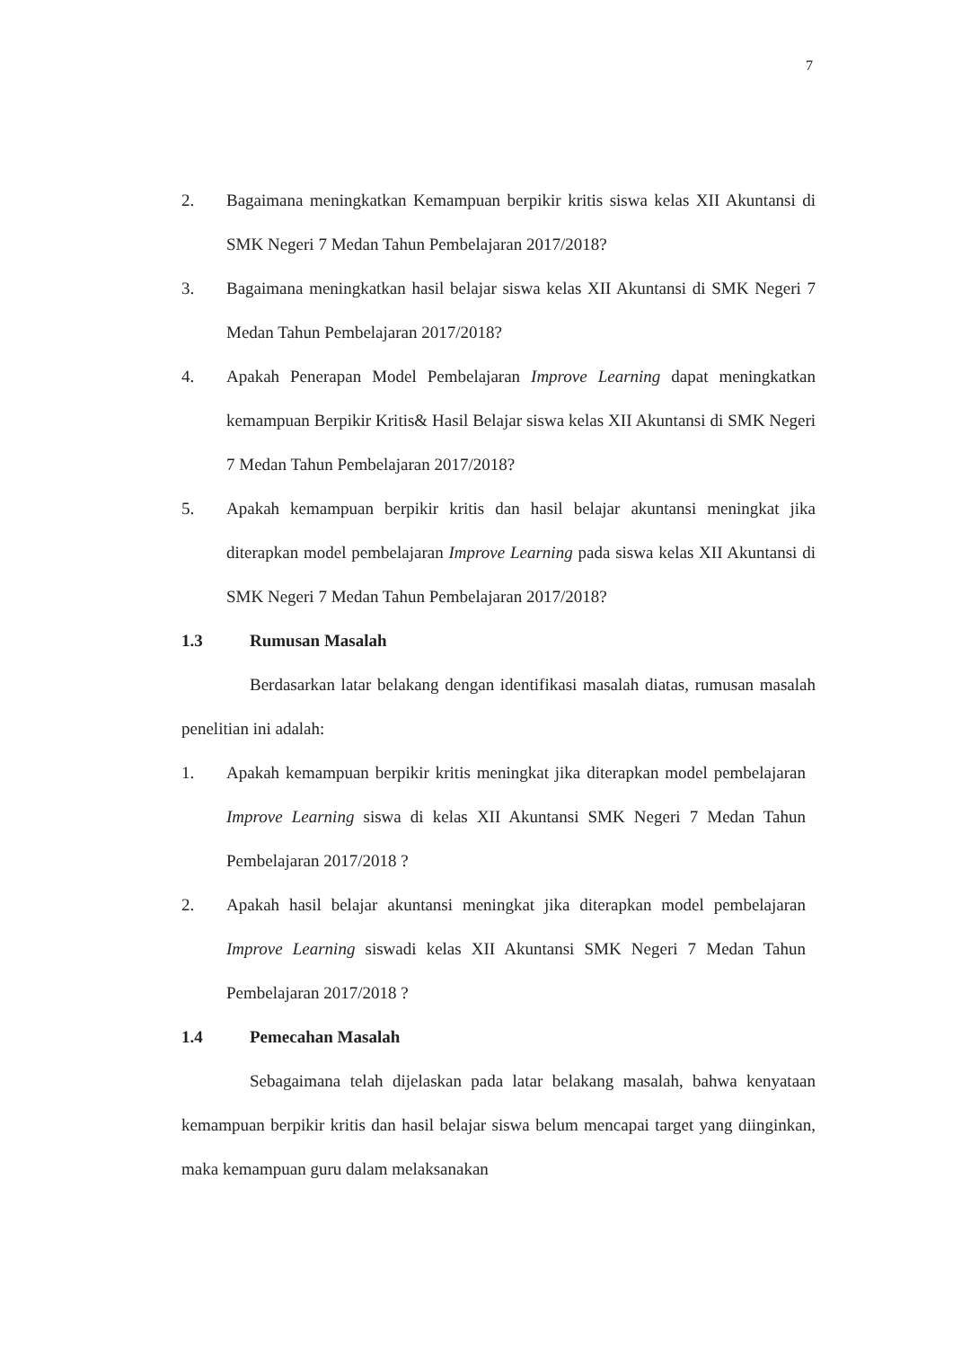7
2. Bagaimana meningkatkan Kemampuan berpikir kritis siswa kelas XII Akuntansi di SMK Negeri 7 Medan Tahun Pembelajaran 2017/2018?
3. Bagaimana meningkatkan hasil belajar siswa kelas XII Akuntansi di SMK Negeri 7 Medan Tahun Pembelajaran 2017/2018?
4. Apakah Penerapan Model Pembelajaran Improve Learning dapat meningkatkan kemampuan Berpikir Kritis& Hasil Belajar siswa kelas XII Akuntansi di SMK Negeri 7 Medan Tahun Pembelajaran 2017/2018?
5. Apakah kemampuan berpikir kritis dan hasil belajar akuntansi meningkat jika diterapkan model pembelajaran Improve Learning pada siswa kelas XII Akuntansi di SMK Negeri 7 Medan Tahun Pembelajaran 2017/2018?
1.3 Rumusan Masalah
Berdasarkan latar belakang dengan identifikasi masalah diatas, rumusan masalah penelitian ini adalah:
1. Apakah kemampuan berpikir kritis meningkat jika diterapkan model pembelajaran Improve Learning siswa di kelas XII Akuntansi SMK Negeri 7 Medan Tahun Pembelajaran 2017/2018 ?
2. Apakah hasil belajar akuntansi meningkat jika diterapkan model pembelajaran Improve Learning siswadi kelas XII Akuntansi SMK Negeri 7 Medan Tahun Pembelajaran 2017/2018 ?
1.4 Pemecahan Masalah
Sebagaimana telah dijelaskan pada latar belakang masalah, bahwa kenyataan kemampuan berpikir kritis dan hasil belajar siswa belum mencapai target yang diinginkan, maka kemampuan guru dalam melaksanakan